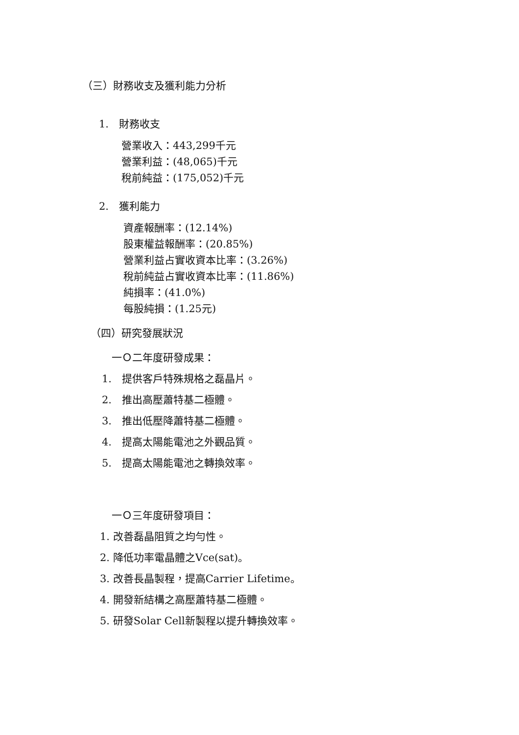（三）財務收支及獲利能力分析
1.　財務收支
營業收入：443,299千元
營業利益：(48,065)千元
稅前純益：(175,052)千元
2.　獲利能力
資產報酬率：(12.14%)
股東權益報酬率：(20.85%)
營業利益占實收資本比率：(3.26%)
稅前純益占實收資本比率：(11.86%)
純損率：(41.0%)
每股純損：(1.25元)
（四）研究發展狀況
一Ｏ二年度研發成果：
1.　提供客戶特殊規格之磊晶片。
2.　推出高壓蕭特基二極體。
3.　推出低壓降蕭特基二極體。
4.　提高太陽能電池之外觀品質。
5.　提高太陽能電池之轉換效率。
一Ｏ三年度研發項目：
1. 改善磊晶阻質之均勻性。
2. 降低功率電晶體之Vce(sat)。
3. 改善長晶製程，提高Carrier Lifetime。
4. 開發新結構之高壓蕭特基二極體。
5. 研發Solar Cell新製程以提升轉換效率。